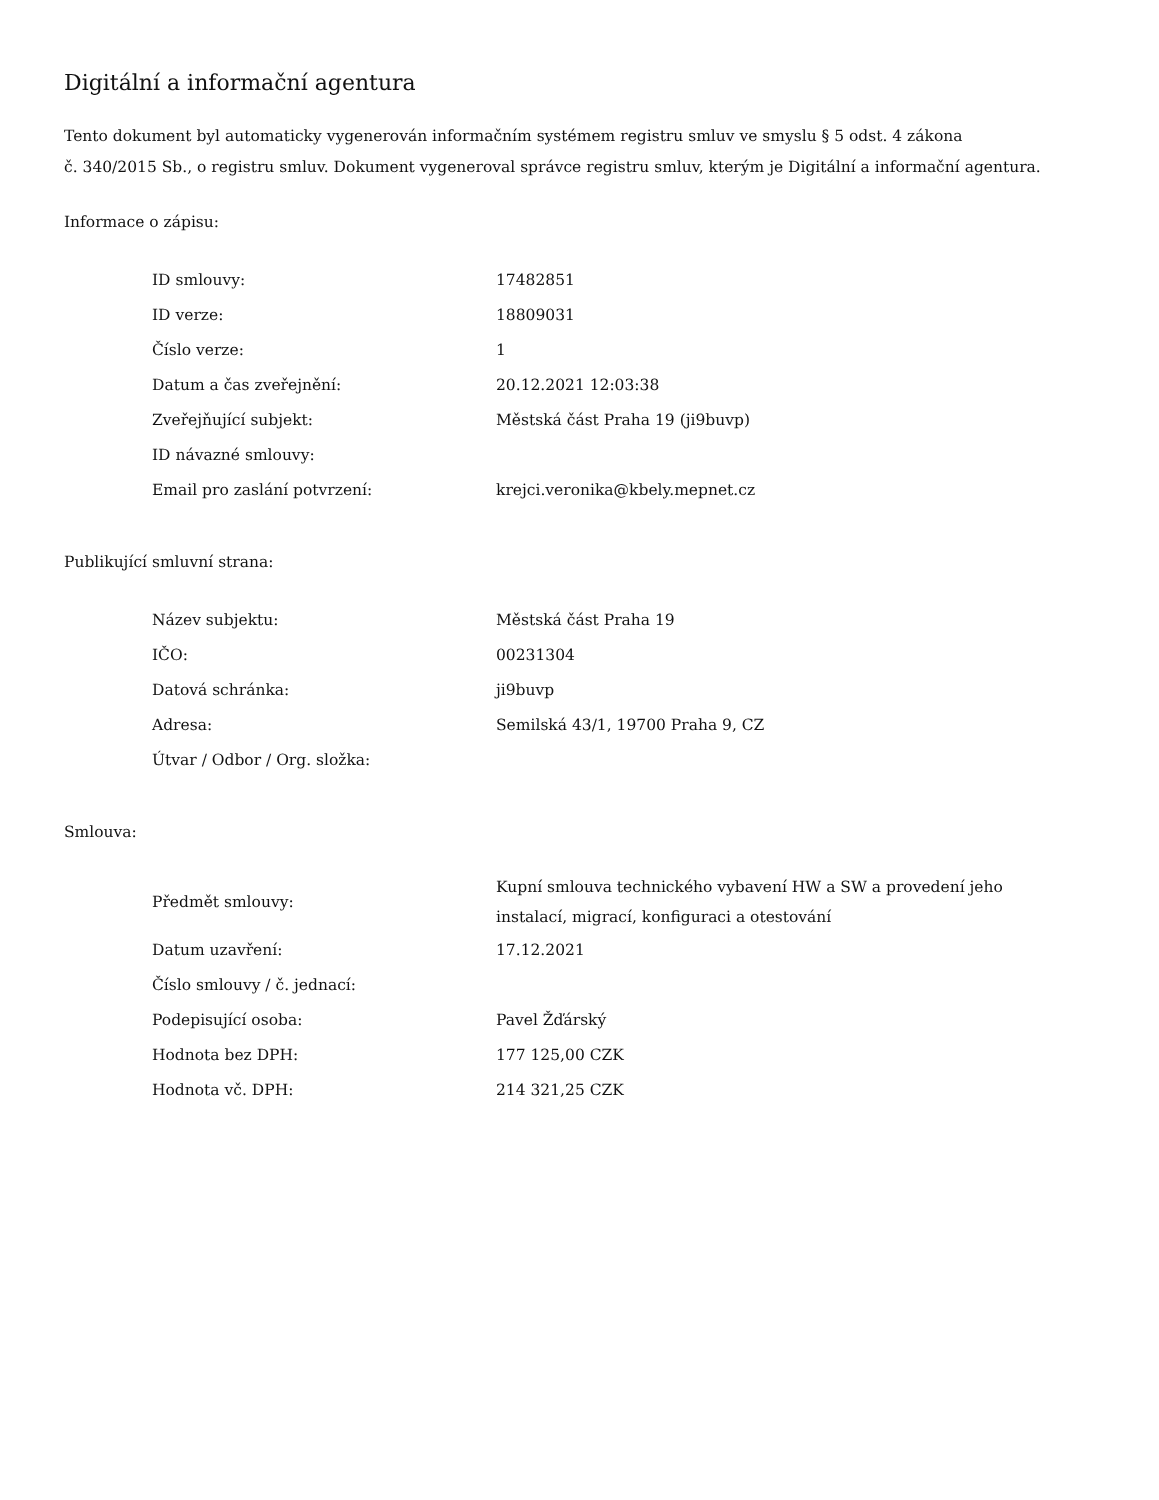Digitální a informační agentura
Tento dokument byl automaticky vygenerován informačním systémem registru smluv ve smyslu § 5 odst. 4 zákona
č. 340/2015 Sb., o registru smluv. Dokument vygeneroval správce registru smluv, kterým je Digitální a informační agentura.
Informace o zápisu:
| ID smlouvy: | 17482851 |
| ID verze: | 18809031 |
| Číslo verze: | 1 |
| Datum a čas zveřejnění: | 20.12.2021 12:03:38 |
| Zveřejňující subjekt: | Městská část Praha 19 (ji9buvp) |
| ID návazné smlouvy: | |
| Email pro zaslání potvrzení: | krejci.veronika@kbely.mepnet.cz |
Publikující smluvní strana:
| Název subjektu: | Městská část Praha 19 |
| IČO: | 00231304 |
| Datová schránka: | ji9buvp |
| Adresa: | Semilská 43/1, 19700 Praha 9, CZ |
| Útvar / Odbor / Org. složka: | |
Smlouva:
| Předmět smlouvy: | Kupní smlouva technického vybavení HW a SW a provedení jeho instalací, migrací, konfiguraci a otestování |
| Datum uzavření: | 17.12.2021 |
| Číslo smlouvy / č. jednací: | |
| Podepisující osoba: | Pavel Žďárský |
| Hodnota bez DPH: | 177 125,00 CZK |
| Hodnota vč. DPH: | 214 321,25 CZK |